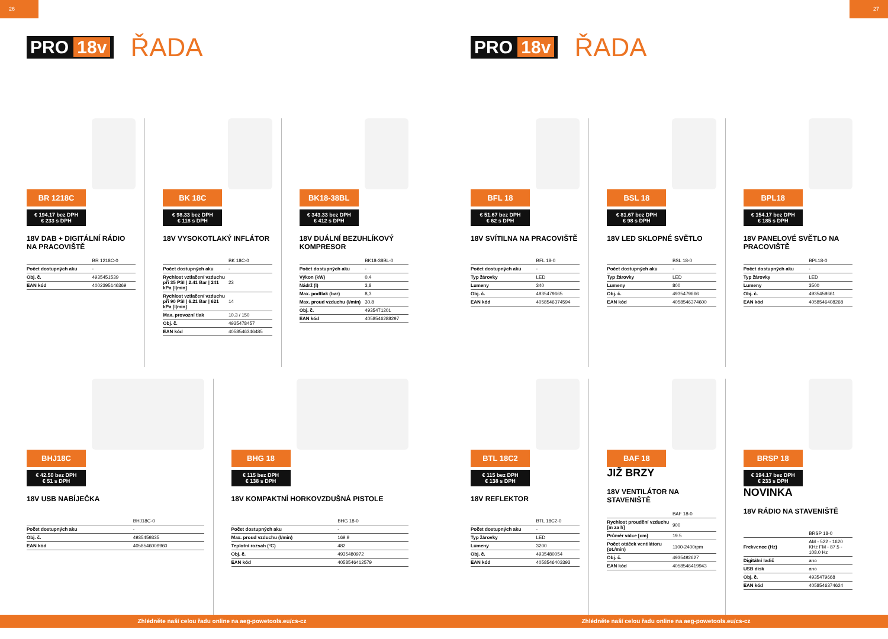26 27
PRO 18v
ŘADA
BR 1218C
€ 194.17 bez DPH
€ 233 s DPH
18V DAB + DIGITÁLNÍ RÁDIO NA PRACOVIŠTĚ
| | BR 1218C-0 |
| --- | --- |
| Počet dostupných aku | - |
| Obj. č. | 4935451539 |
| EAN kód | 4002395146369 |
BK 18C
€ 98.33 bez DPH
€ 118 s DPH
18V VYSOKOTLAKÝ INFLÁTOR
| | BK 18C-0 |
| --- | --- |
| Počet dostupných aku | - |
| Rychlost vztlačení vzduchu při 35 PSI / 2.41 Bar / 241 kPa [l/min] | 23 |
| Rychlost vztlačení vzduchu při 90 PSI / 6.21 Bar / 621 kPa [l/min] | 14 |
| Max. provozní tlak | 10,3 / 150 |
| Obj. č. | 4935478457 |
| EAN kód | 4058546346485 |
BK18-38BL
€ 343.33 bez DPH
€ 412 s DPH
18V DUÁLNÍ BEZUHLÍKOVÝ KOMPRESOR
| | BK18-38BL-0 |
| --- | --- |
| Počet dostupných aku | - |
| Výkon (kW) | 0,4 |
| Nádrž (l) | 3,8 |
| Max. podtlak (bar) | 8,3 |
| Max. proud vzduchu (l/min) | 30,8 |
| Obj. č. | 4935471201 |
| EAN kód | 4058546288297 |
BHJ18C
€ 42.50 bez DPH
€ 51 s DPH
18V USB NABÍJEČKA
| | BHJ18C-0 |
| --- | --- |
| Počet dostupných aku | - |
| Obj. č. | 4935459335 |
| EAN kód | 4058546009960 |
BHG 18
€ 115 bez DPH
€ 138 s DPH
18V KOMPAKTNÍ HORKOVZDUŠNÁ PISTOLE
| | BHG 18-0 |
| --- | --- |
| Počet dostupných aku | - |
| Max. proud vzduchu (l/min) | 169.9 |
| Teplotní rozsah (°C) | 482 |
| Obj. č. | 4935480972 |
| EAN kód | 4058546412579 |
PRO 18v
ŘADA
BFL 18
€ 51.67 bez DPH
€ 62 s DPH
18V SVÍTILNA NA PRACOVIŠTĚ
| | BFL 18-0 |
| --- | --- |
| Počet dostupných aku | - |
| Typ žárovky | LED |
| Lumeny | 340 |
| Obj. č. | 4935479665 |
| EAN kód | 4058546374594 |
BSL 18
€ 81.67 bez DPH
€ 98 s DPH
18V LED SKLOPNÉ SVĚTLO
| | BSL 18-0 |
| --- | --- |
| Počet dostupných aku | - |
| Typ žárovky | LED |
| Lumeny | 800 |
| Obj. č. | 4935479666 |
| EAN kód | 4058546374600 |
BPL18
€ 154.17 bez DPH
€ 185 s DPH
18V PANELOVÉ SVĚTLO NA PRACOVIŠTĚ
| | BPL18-0 |
| --- | --- |
| Počet dostupných aku | - |
| Typ žárovky | LED |
| Lumeny | 3500 |
| Obj. č. | 4935459661 |
| EAN kód | 4058546408268 |
BTL 18C2
€ 115 bez DPH
€ 138 s DPH
18V REFLEKTOR
| | BTL 18C2-0 |
| --- | --- |
| Počet dostupných aku | - |
| Typ žárovky | LED |
| Lumeny | 3200 |
| Obj. č. | 4935480054 |
| EAN kód | 4058546403393 |
BAF 18
JIŽ BRZY
18V VENTILÁTOR NA STAVENIŠTĚ
| | BAF 18-0 |
| --- | --- |
| Rychlost proudění vzduchu [m za h] | 900 |
| Průměr válce [cm] | 19.5 |
| Počet otáček ventilátoru (ot./min) | 1100-2400rpm |
| Obj. č. | 4935492627 |
| EAN kód | 4058546419943 |
BRSP 18
€ 194.17 bez DPH
€ 233 s DPH
NOVINKA
18V RÁDIO NA STAVENIŠTĚ
| | BRSP 18-0 |
| --- | --- |
| Frekvence (Hz) | AM - 522 - 1620 KHz FM - 87.5 - 108.0 Hz |
| Digitální ladič | ano |
| USB disk | ano |
| Obj. č. | 4935479668 |
| EAN kód | 4058546374624 |
Zhlédněte naší celou řadu online na aeg-powetools.eu/cs-cz Zhlédněte naší celou řadu online na aeg-powetools.eu/cs-cz